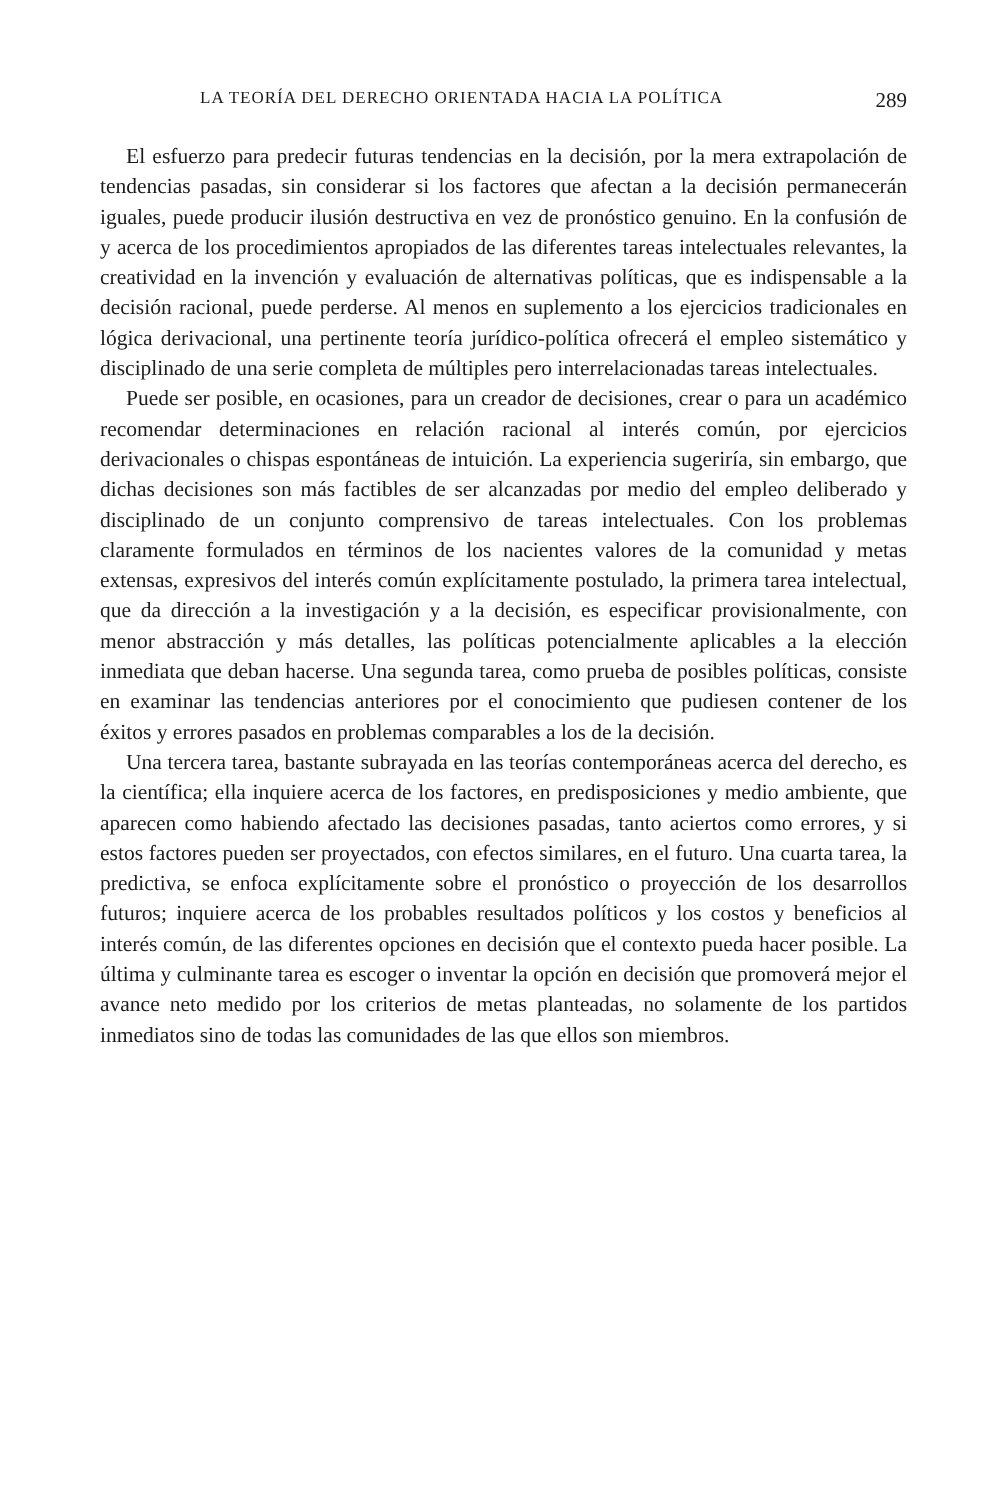LA TEORÍA DEL DERECHO ORIENTADA HACIA LA POLÍTICA 289
El esfuerzo para predecir futuras tendencias en la decisión, por la mera extrapolación de tendencias pasadas, sin considerar si los factores que afectan a la decisión permanecerán iguales, puede producir ilusión destructiva en vez de pronóstico genuino. En la confusión de y acerca de los procedimientos apropiados de las diferentes tareas intelectuales relevantes, la creatividad en la invención y evaluación de alternativas políticas, que es indispensable a la decisión racional, puede perderse. Al menos en suplemento a los ejercicios tradicionales en lógica derivacional, una pertinente teoría jurídico-política ofrecerá el empleo sistemático y disciplinado de una serie completa de múltiples pero interrelacionadas tareas intelectuales.
Puede ser posible, en ocasiones, para un creador de decisiones, crear o para un académico recomendar determinaciones en relación racional al interés común, por ejercicios derivacionales o chispas espontáneas de intuición. La experiencia sugeriría, sin embargo, que dichas decisiones son más factibles de ser alcanzadas por medio del empleo deliberado y disciplinado de un conjunto comprensivo de tareas intelectuales. Con los problemas claramente formulados en términos de los nacientes valores de la comunidad y metas extensas, expresivos del interés común explícitamente postulado, la primera tarea intelectual, que da dirección a la investigación y a la decisión, es especificar provisionalmente, con menor abstracción y más detalles, las políticas potencialmente aplicables a la elección inmediata que deban hacerse. Una segunda tarea, como prueba de posibles políticas, consiste en examinar las tendencias anteriores por el conocimiento que pudiesen contener de los éxitos y errores pasados en problemas comparables a los de la decisión.
Una tercera tarea, bastante subrayada en las teorías contemporáneas acerca del derecho, es la científica; ella inquiere acerca de los factores, en predisposiciones y medio ambiente, que aparecen como habiendo afectado las decisiones pasadas, tanto aciertos como errores, y si estos factores pueden ser proyectados, con efectos similares, en el futuro. Una cuarta tarea, la predictiva, se enfoca explícitamente sobre el pronóstico o proyección de los desarrollos futuros; inquiere acerca de los probables resultados políticos y los costos y beneficios al interés común, de las diferentes opciones en decisión que el contexto pueda hacer posible. La última y culminante tarea es escoger o inventar la opción en decisión que promoverá mejor el avance neto medido por los criterios de metas planteadas, no solamente de los partidos inmediatos sino de todas las comunidades de las que ellos son miembros.